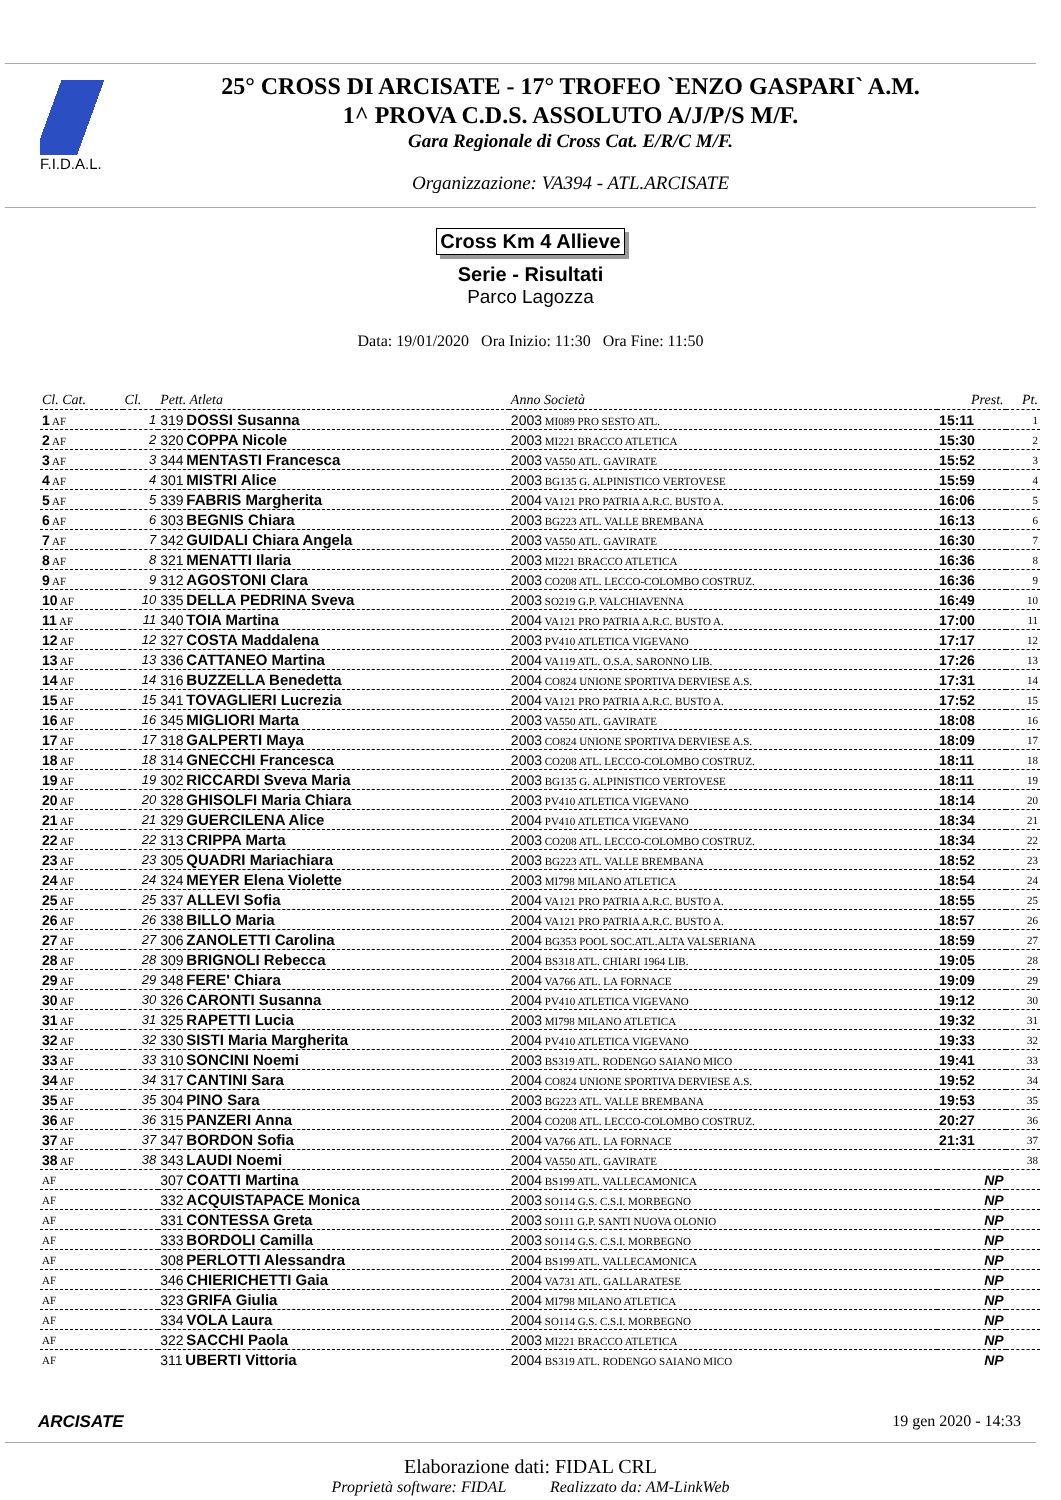F.I.D.A.L.
25° CROSS DI ARCISATE - 17° TROFEO `ENZO GASPARI` A.M.
1^ PROVA C.D.S. ASSOLUTO A/J/P/S M/F.
Gara Regionale di Cross Cat. E/R/C M/F.
Organizzazione: VA394 - ATL.ARCISATE
Cross Km 4 Allieve
Serie - Risultati
Parco Lagozza
Data: 19/01/2020 Ora Inizio: 11:30 Ora Fine: 11:50
| Cl. Cat. | Cl. | Pett. Atleta | Anno Società | Prest. | Pt. |
| --- | --- | --- | --- | --- | --- |
| 1 AF | 1 | 319 DOSSI Susanna | 2003 MI089 PRO SESTO ATL. | 15:11 | 1 |
| 2 AF | 2 | 320 COPPA Nicole | 2003 MI221 BRACCO ATLETICA | 15:30 | 2 |
| 3 AF | 3 | 344 MENTASTI Francesca | 2003 VA550 ATL. GAVIRATE | 15:52 | 3 |
| 4 AF | 4 | 301 MISTRI Alice | 2003 BG135 G. ALPINISTICO VERTOVESE | 15:59 | 4 |
| 5 AF | 5 | 339 FABRIS Margherita | 2004 VA121 PRO PATRIA A.R.C. BUSTO A. | 16:06 | 5 |
| 6 AF | 6 | 303 BEGNIS Chiara | 2003 BG223 ATL. VALLE BREMBANA | 16:13 | 6 |
| 7 AF | 7 | 342 GUIDALI Chiara Angela | 2003 VA550 ATL. GAVIRATE | 16:30 | 7 |
| 8 AF | 8 | 321 MENATTI Ilaria | 2003 MI221 BRACCO ATLETICA | 16:36 | 8 |
| 9 AF | 9 | 312 AGOSTONI Clara | 2003 CO208 ATL. LECCO-COLOMBO COSTRUZ. | 16:36 | 9 |
| 10 AF | 10 | 335 DELLA PEDRINA Sveva | 2003 SO219 G.P. VALCHIAVENNA | 16:49 | 10 |
| 11 AF | 11 | 340 TOIA Martina | 2004 VA121 PRO PATRIA A.R.C. BUSTO A. | 17:00 | 11 |
| 12 AF | 12 | 327 COSTA Maddalena | 2003 PV410 ATLETICA VIGEVANO | 17:17 | 12 |
| 13 AF | 13 | 336 CATTANEO Martina | 2004 VA119 ATL. O.S.A. SARONNO LIB. | 17:26 | 13 |
| 14 AF | 14 | 316 BUZZELLA Benedetta | 2004 CO824 UNIONE SPORTIVA DERVIESE A.S. | 17:31 | 14 |
| 15 AF | 15 | 341 TOVAGLIERI Lucrezia | 2004 VA121 PRO PATRIA A.R.C. BUSTO A. | 17:52 | 15 |
| 16 AF | 16 | 345 MIGLIORI Marta | 2003 VA550 ATL. GAVIRATE | 18:08 | 16 |
| 17 AF | 17 | 318 GALPERTI Maya | 2003 CO824 UNIONE SPORTIVA DERVIESE A.S. | 18:09 | 17 |
| 18 AF | 18 | 314 GNECCHI Francesca | 2003 CO208 ATL. LECCO-COLOMBO COSTRUZ. | 18:11 | 18 |
| 19 AF | 19 | 302 RICCARDI Sveva Maria | 2003 BG135 G. ALPINISTICO VERTOVESE | 18:11 | 19 |
| 20 AF | 20 | 328 GHISOLFI Maria Chiara | 2003 PV410 ATLETICA VIGEVANO | 18:14 | 20 |
| 21 AF | 21 | 329 GUERCILENA Alice | 2004 PV410 ATLETICA VIGEVANO | 18:34 | 21 |
| 22 AF | 22 | 313 CRIPPA Marta | 2003 CO208 ATL. LECCO-COLOMBO COSTRUZ. | 18:34 | 22 |
| 23 AF | 23 | 305 QUADRI Mariachiara | 2003 BG223 ATL. VALLE BREMBANA | 18:52 | 23 |
| 24 AF | 24 | 324 MEYER Elena Violette | 2003 MI798 MILANO ATLETICA | 18:54 | 24 |
| 25 AF | 25 | 337 ALLEVI Sofia | 2004 VA121 PRO PATRIA A.R.C. BUSTO A. | 18:55 | 25 |
| 26 AF | 26 | 338 BILLO Maria | 2004 VA121 PRO PATRIA A.R.C. BUSTO A. | 18:57 | 26 |
| 27 AF | 27 | 306 ZANOLETTI Carolina | 2004 BG353 POOL SOC.ATL.ALTA VALSERIANA | 18:59 | 27 |
| 28 AF | 28 | 309 BRIGNOLI Rebecca | 2004 BS318 ATL. CHIARI 1964 LIB. | 19:05 | 28 |
| 29 AF | 29 | 348 FERE' Chiara | 2004 VA766 ATL. LA FORNACE | 19:09 | 29 |
| 30 AF | 30 | 326 CARONTI Susanna | 2004 PV410 ATLETICA VIGEVANO | 19:12 | 30 |
| 31 AF | 31 | 325 RAPETTI Lucia | 2003 MI798 MILANO ATLETICA | 19:32 | 31 |
| 32 AF | 32 | 330 SISTI Maria Margherita | 2004 PV410 ATLETICA VIGEVANO | 19:33 | 32 |
| 33 AF | 33 | 310 SONCINI Noemi | 2003 BS319 ATL. RODENGO SAIANO MICO | 19:41 | 33 |
| 34 AF | 34 | 317 CANTINI Sara | 2004 CO824 UNIONE SPORTIVA DERVIESE A.S. | 19:52 | 34 |
| 35 AF | 35 | 304 PINO Sara | 2003 BG223 ATL. VALLE BREMBANA | 19:53 | 35 |
| 36 AF | 36 | 315 PANZERI Anna | 2004 CO208 ATL. LECCO-COLOMBO COSTRUZ. | 20:27 | 36 |
| 37 AF | 37 | 347 BORDON Sofia | 2004 VA766 ATL. LA FORNACE | 21:31 | 37 |
| 38 AF | 38 | 343 LAUDI Noemi | 2004 VA550 ATL. GAVIRATE | | 38 |
| AF | | 307 COATTI Martina | 2004 BS199 ATL. VALLECAMONICA | NP | |
| AF | | 332 ACQUISTAPACE Monica | 2003 SO114 G.S. C.S.I. MORBEGNO | NP | |
| AF | | 331 CONTESSA Greta | 2003 SO111 G.P. SANTI NUOVA OLONIO | NP | |
| AF | | 333 BORDOLI Camilla | 2003 SO114 G.S. C.S.I. MORBEGNO | NP | |
| AF | | 308 PERLOTTI Alessandra | 2004 BS199 ATL. VALLECAMONICA | NP | |
| AF | | 346 CHIERICHETTI Gaia | 2004 VA731 ATL. GALLARATESE | NP | |
| AF | | 323 GRIFA Giulia | 2004 MI798 MILANO ATLETICA | NP | |
| AF | | 334 VOLA Laura | 2004 SO114 G.S. C.S.I. MORBEGNO | NP | |
| AF | | 322 SACCHI Paola | 2003 MI221 BRACCO ATLETICA | NP | |
| AF | | 311 UBERTI Vittoria | 2004 BS319 ATL. RODENGO SAIANO MICO | NP | |
ARCISATE 19 gen 2020 - 14:33
Elaborazione dati: FIDAL CRL
Proprietà software: FIDAL Realizzato da: AM-LinkWeb